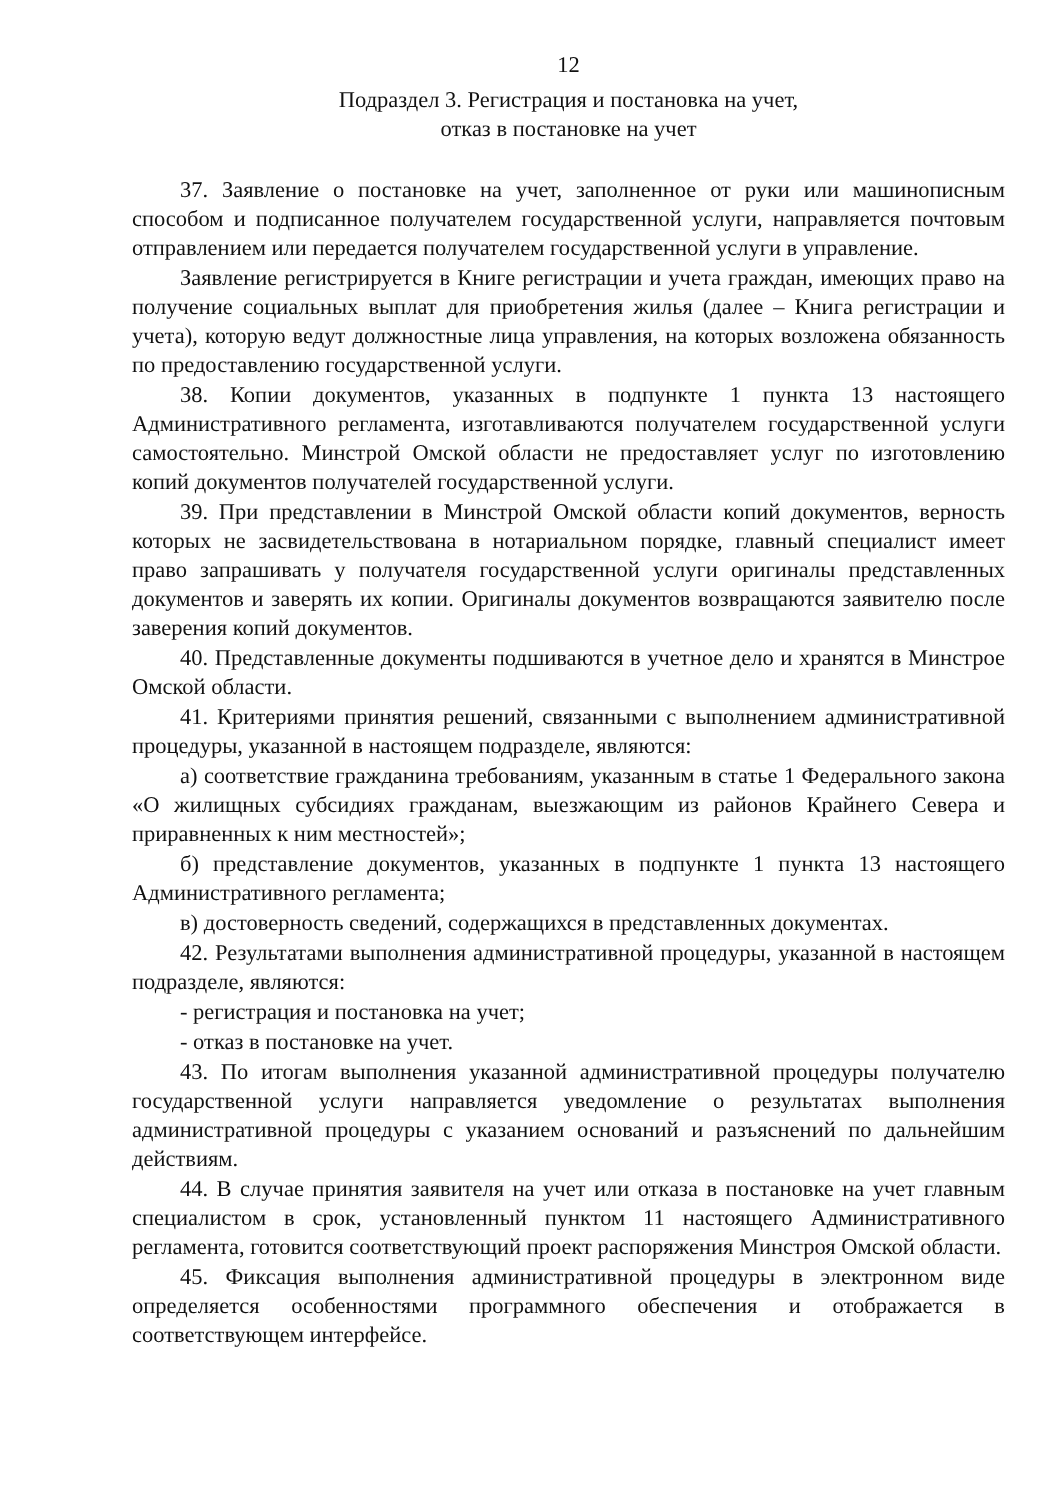12
Подраздел 3. Регистрация и постановка на учет,
отказ в постановке на учет
37. Заявление о постановке на учет, заполненное от руки или машинописным способом и подписанное получателем государственной услуги, направляется почтовым отправлением или передается получателем государственной услуги в управление.
Заявление регистрируется в Книге регистрации и учета граждан, имеющих право на получение социальных выплат для приобретения жилья (далее – Книга регистрации и учета), которую ведут должностные лица управления, на которых возложена обязанность по предоставлению государственной услуги.
38. Копии документов, указанных в подпункте 1 пункта 13 настоящего Административного регламента, изготавливаются получателем государственной услуги самостоятельно. Минстрой Омской области не предоставляет услуг по изготовлению копий документов получателей государственной услуги.
39. При представлении в Минстрой Омской области копий документов, верность которых не засвидетельствована в нотариальном порядке, главный специалист имеет право запрашивать у получателя государственной услуги оригиналы представленных документов и заверять их копии. Оригиналы документов возвращаются заявителю после заверения копий документов.
40. Представленные документы подшиваются в учетное дело и хранятся в Минстрое Омской области.
41. Критериями принятия решений, связанными с выполнением административной процедуры, указанной в настоящем подразделе, являются:
а) соответствие гражданина требованиям, указанным в статье 1 Федерального закона «О жилищных субсидиях гражданам, выезжающим из районов Крайнего Севера и приравненных к ним местностей»;
б) представление документов, указанных в подпункте 1 пункта 13 настоящего Административного регламента;
в) достоверность сведений, содержащихся в представленных документах.
42. Результатами выполнения административной процедуры, указанной в настоящем подразделе, являются:
- регистрация и постановка на учет;
- отказ в постановке на учет.
43. По итогам выполнения указанной административной процедуры получателю государственной услуги направляется уведомление о результатах выполнения административной процедуры с указанием оснований и разъяснений по дальнейшим действиям.
44. В случае принятия заявителя на учет или отказа в постановке на учет главным специалистом в срок, установленный пунктом 11 настоящего Административного регламента, готовится соответствующий проект распоряжения Минстроя Омской области.
45. Фиксация выполнения административной процедуры в электронном виде определяется особенностями программного обеспечения и отображается в соответствующем интерфейсе.